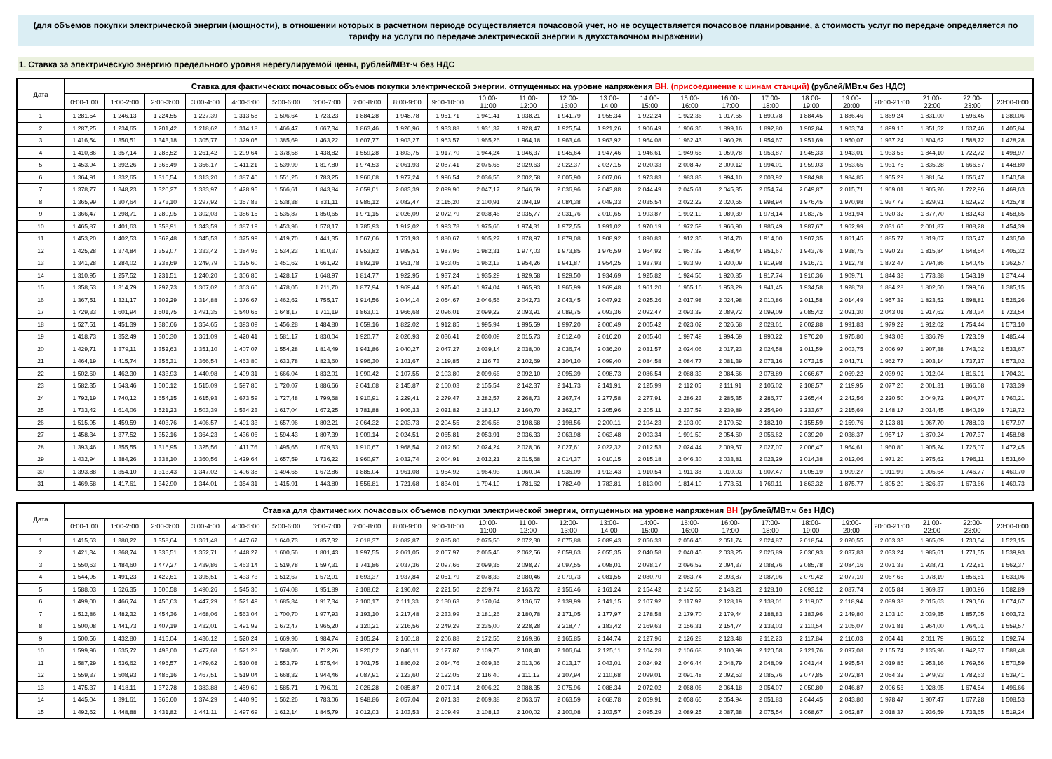(для объемов покупки электрической энергии (мощности), в отношении которых в расчетном периоде осуществляется почасовой учет, но не осуществляется почасовое планирование, а стоимость услуг по передаче определяется по тарифу на услуги по передаче электрической энергии в двухставочном выражении)
1. Ставка за электрическую энергию предельного уровня нерегулируемой цены, рублей/МВт·ч без НДС
| Дата | Ставка для фактических почасовых объемов покупки электрической энергии, отпущенных на уровне напряжения ВН. (присоединение к шинам станций) (рублей/МВт.ч без НДС) | | | | | | | | | | | | | | | | | | | | | | | |
| --- | --- | --- | --- | --- | --- | --- | --- | --- | --- | --- | --- | --- | --- | --- | --- | --- | --- | --- | --- | --- | --- | --- | --- | --- |
| | 0:00-1:00 | 1:00-2:00 | 2:00-3:00 | 3:00-4:00 | 4:00-5:00 | 5:00-6:00 | 6:00-7:00 | 7:00-8:00 | 8:00-9:00 | 9:00-10:00 | 10:00- 11:00 | 11:00- 12:00 | 12:00- 13:00 | 13:00- 14:00 | 14:00- 15:00 | 15:00- 16:00 | 16:00- 17:00 | 17:00- 18:00 | 18:00- 19:00 | 19:00- 20:00 | 20:00-21:00 | 21:00- 22:00 | 22:00- 23:00 | 23:00-0:00 |
| 1 | 1 281,54 | 1 246,13 | 1 224,55 | 1 227,39 | 1 313,58 | 1 506,64 | 1 723,23 | 1 884,28 | 1 948,78 | 1 951,71 | 1 941,41 | 1 938,21 | 1 941,79 | 1 955,34 | 1 922,24 | 1 922,36 | 1 917,65 | 1 890,78 | 1 884,45 | 1 886,46 | 1 869,24 | 1 831,00 | 1 596,45 | 1 389,06 |
| 2 | 1 287,25 | 1 234,65 | 1 201,42 | 1 218,62 | 1 314,18 | 1 466,47 | 1 667,34 | 1 863,46 | 1 926,96 | 1 933,88 | 1 931,37 | 1 928,47 | 1 925,54 | 1 921,26 | 1 906,49 | 1 906,36 | 1 899,16 | 1 892,80 | 1 902,84 | 1 903,74 | 1 899,15 | 1 851,52 | 1 637,46 | 1 405,84 |
| 3 | 1 416,54 | 1 350,51 | 1 343,18 | 1 305,77 | 1 329,05 | 1 385,69 | 1 463,22 | 1 607,77 | 1 903,27 | 1 963,57 | 1 965,26 | 1 964,18 | 1 963,46 | 1 963,92 | 1 964,08 | 1 962,43 | 1 960,28 | 1 954,67 | 1 951,69 | 1 950,07 | 1 937,24 | 1 804,62 | 1 588,72 | 1 428,28 |
| 4 | 1 410,86 | 1 357,14 | 1 288,52 | 1 261,42 | 1 299,64 | 1 378,58 | 1 438,82 | 1 559,28 | 1 803,75 | 1 917,70 | 1 944,24 | 1 946,37 | 1 945,64 | 1 947,46 | 1 946,61 | 1 949,65 | 1 959,78 | 1 953,87 | 1 945,33 | 1 943,01 | 1 933,56 | 1 844,10 | 1 722,72 | 1 498,97 |
| 5 | 1 453,94 | 1 392,26 | 1 366,49 | 1 356,17 | 1 411,21 | 1 539,99 | 1 817,80 | 1 974,53 | 2 061,93 | 2 087,41 | 2 075,65 | 2 029,63 | 2 022,37 | 2 027,15 | 2 020,33 | 2 008,47 | 2 009,12 | 1 994,01 | 1 959,03 | 1 953,65 | 1 931,75 | 1 835,28 | 1 666,87 | 1 448,80 |
| 6 | 1 364,91 | 1 332,65 | 1 316,54 | 1 313,20 | 1 387,40 | 1 551,25 | 1 783,25 | 1 966,08 | 1 977,24 | 1 996,54 | 2 036,55 | 2 002,58 | 2 005,90 | 2 007,06 | 1 973,83 | 1 983,83 | 1 994,10 | 2 003,92 | 1 984,98 | 1 984,85 | 1 955,29 | 1 881,54 | 1 656,47 | 1 540,58 |
| 7 | 1 378,77 | 1 348,23 | 1 320,27 | 1 333,97 | 1 428,95 | 1 566,61 | 1 843,84 | 2 059,01 | 2 083,39 | 2 099,90 | 2 047,17 | 2 046,69 | 2 036,96 | 2 043,88 | 2 044,49 | 2 045,61 | 2 045,35 | 2 054,74 | 2 049,87 | 2 015,71 | 1 969,01 | 1 905,26 | 1 722,96 | 1 469,63 |
| 8 | 1 365,99 | 1 307,64 | 1 273,10 | 1 297,92 | 1 357,83 | 1 538,38 | 1 831,11 | 1 986,12 | 2 082,47 | 2 115,20 | 2 100,91 | 2 094,19 | 2 084,38 | 2 049,33 | 2 035,54 | 2 022,22 | 2 020,65 | 1 998,94 | 1 976,45 | 1 970,98 | 1 937,72 | 1 829,91 | 1 629,92 | 1 425,48 |
| 9 | 1 366,47 | 1 298,71 | 1 280,95 | 1 302,03 | 1 386,15 | 1 535,87 | 1 850,65 | 1 971,15 | 2 026,09 | 2 072,79 | 2 038,46 | 2 035,77 | 2 031,76 | 2 010,65 | 1 993,87 | 1 992,19 | 1 989,39 | 1 978,14 | 1 983,75 | 1 981,94 | 1 920,32 | 1 877,70 | 1 832,43 | 1 458,65 |
| 10 | 1 465,87 | 1 401,63 | 1 358,91 | 1 343,59 | 1 387,19 | 1 453,96 | 1 578,17 | 1 785,93 | 1 912,02 | 1 993,78 | 1 975,66 | 1 974,31 | 1 972,55 | 1 991,02 | 1 970,19 | 1 972,59 | 1 966,90 | 1 986,49 | 1 987,67 | 1 962,99 | 2 031,65 | 2 001,87 | 1 808,28 | 1 454,39 |
| 11 | 1 453,20 | 1 402,53 | 1 362,48 | 1 345,53 | 1 375,99 | 1 419,70 | 1 441,35 | 1 567,66 | 1 751,93 | 1 880,67 | 1 905,27 | 1 878,97 | 1 879,08 | 1 908,92 | 1 890,83 | 1 912,35 | 1 914,70 | 1 914,00 | 1 907,35 | 1 861,45 | 1 885,77 | 1 819,07 | 1 635,47 | 1 436,50 |
| 12 | 1 425,28 | 1 374,84 | 1 352,07 | 1 333,42 | 1 384,95 | 1 534,23 | 1 810,37 | 1 953,82 | 1 989,51 | 1 987,96 | 1 982,31 | 1 977,03 | 1 973,85 | 1 976,59 | 1 964,92 | 1 957,39 | 1 958,44 | 1 951,67 | 1 943,76 | 1 938,75 | 1 920,23 | 1 815,84 | 1 648,54 | 1 405,32 |
| 13 | 1 341,28 | 1 284,02 | 1 238,69 | 1 249,79 | 1 325,60 | 1 451,62 | 1 661,92 | 1 892,19 | 1 951,78 | 1 963,05 | 1 962,13 | 1 954,26 | 1 941,87 | 1 954,25 | 1 937,93 | 1 933,97 | 1 930,09 | 1 919,98 | 1 916,71 | 1 912,78 | 1 872,47 | 1 794,86 | 1 540,45 | 1 362,57 |
| 14 | 1 310,95 | 1 257,52 | 1 231,51 | 1 240,20 | 1 306,86 | 1 428,17 | 1 648,97 | 1 814,77 | 1 922,95 | 1 937,24 | 1 935,29 | 1 929,58 | 1 929,50 | 1 934,69 | 1 925,82 | 1 924,56 | 1 920,85 | 1 917,74 | 1 910,36 | 1 909,71 | 1 844,38 | 1 773,38 | 1 543,19 | 1 374,44 |
| 15 | 1 358,53 | 1 314,79 | 1 297,73 | 1 307,02 | 1 363,60 | 1 478,05 | 1 711,70 | 1 877,94 | 1 969,44 | 1 975,40 | 1 974,04 | 1 965,93 | 1 965,99 | 1 969,48 | 1 961,20 | 1 955,16 | 1 953,29 | 1 941,45 | 1 934,58 | 1 928,78 | 1 884,28 | 1 802,50 | 1 599,56 | 1 385,15 |
| 16 | 1 367,51 | 1 321,17 | 1 302,29 | 1 314,88 | 1 376,67 | 1 462,62 | 1 755,17 | 1 914,56 | 2 044,14 | 2 054,67 | 2 046,56 | 2 042,73 | 2 043,45 | 2 047,92 | 2 025,26 | 2 017,98 | 2 024,98 | 2 010,86 | 2 011,58 | 2 014,49 | 1 957,39 | 1 823,52 | 1 698,81 | 1 526,26 |
| 17 | 1 729,33 | 1 601,94 | 1 501,75 | 1 491,35 | 1 540,65 | 1 648,17 | 1 711,19 | 1 863,01 | 1 966,68 | 2 096,01 | 2 099,22 | 2 093,91 | 2 089,75 | 2 093,36 | 2 092,47 | 2 093,39 | 2 089,72 | 2 099,09 | 2 085,42 | 2 091,30 | 2 043,01 | 1 917,62 | 1 780,34 | 1 723,54 |
| 18 | 1 527,51 | 1 451,39 | 1 380,66 | 1 354,65 | 1 393,09 | 1 456,28 | 1 484,80 | 1 659,16 | 1 822,02 | 1 912,85 | 1 995,94 | 1 995,59 | 1 997,20 | 2 000,49 | 2 005,42 | 2 023,02 | 2 026,68 | 2 028,61 | 2 002,88 | 1 991,83 | 1 979,22 | 1 912,02 | 1 754,44 | 1 573,10 |
| 19 | 1 418,73 | 1 352,49 | 1 306,30 | 1 361,09 | 1 420,41 | 1 581,17 | 1 830,04 | 1 920,77 | 2 026,93 | 2 036,41 | 2 030,09 | 2 015,73 | 2 012,40 | 2 016,20 | 2 005,40 | 1 997,49 | 1 994,69 | 1 990,22 | 1 976,20 | 1 975,80 | 1 943,03 | 1 836,79 | 1 723,59 | 1 485,44 |
| 20 | 1 429,71 | 1 379,11 | 1 352,63 | 1 351,10 | 1 407,07 | 1 554,28 | 1 814,49 | 1 941,86 | 2 040,27 | 2 047,27 | 2 039,14 | 2 038,00 | 2 036,74 | 2 036,20 | 2 031,57 | 2 024,06 | 2 017,23 | 2 024,58 | 2 011,59 | 2 003,75 | 2 006,97 | 1 907,38 | 1 743,02 | 1 533,67 |
| 21 | 1 464,19 | 1 415,74 | 1 355,31 | 1 366,54 | 1 463,80 | 1 633,78 | 1 823,60 | 1 996,30 | 2 101,67 | 2 119,85 | 2 116,73 | 2 102,69 | 2 104,10 | 2 099,40 | 2 084,58 | 2 084,77 | 2 081,39 | 2 073,16 | 2 073,15 | 2 041,71 | 1 962,77 | 1 903,14 | 1 737,17 | 1 573,02 |
| 22 | 1 502,60 | 1 462,30 | 1 433,93 | 1 440,98 | 1 499,31 | 1 666,04 | 1 832,01 | 1 990,42 | 2 107,55 | 2 103,80 | 2 099,66 | 2 092,10 | 2 095,39 | 2 098,73 | 2 086,54 | 2 088,33 | 2 084,66 | 2 078,89 | 2 066,67 | 2 069,22 | 2 039,92 | 1 912,04 | 1 816,91 | 1 704,31 |
| 23 | 1 582,35 | 1 543,46 | 1 506,12 | 1 515,09 | 1 597,86 | 1 720,07 | 1 886,66 | 2 041,08 | 2 145,87 | 2 160,03 | 2 155,54 | 2 142,37 | 2 141,73 | 2 141,91 | 2 125,99 | 2 112,05 | 2 111,91 | 2 106,02 | 2 108,57 | 2 119,95 | 2 077,20 | 2 001,31 | 1 866,08 | 1 733,39 |
| 24 | 1 792,19 | 1 740,12 | 1 654,15 | 1 615,93 | 1 673,59 | 1 727,48 | 1 799,68 | 1 910,91 | 2 229,41 | 2 279,47 | 2 282,57 | 2 268,73 | 2 267,74 | 2 277,58 | 2 277,91 | 2 286,23 | 2 285,35 | 2 286,77 | 2 265,44 | 2 242,56 | 2 220,50 | 2 049,72 | 1 904,77 | 1 760,21 |
| 25 | 1 733,42 | 1 614,06 | 1 521,23 | 1 503,39 | 1 534,23 | 1 617,04 | 1 672,25 | 1 781,88 | 1 906,33 | 2 021,82 | 2 183,17 | 2 160,70 | 2 162,17 | 2 205,96 | 2 205,11 | 2 237,59 | 2 239,89 | 2 254,90 | 2 233,67 | 2 215,69 | 2 148,17 | 2 014,45 | 1 840,39 | 1 719,72 |
| 26 | 1 515,95 | 1 459,59 | 1 403,76 | 1 406,57 | 1 491,33 | 1 657,96 | 1 802,21 | 2 064,32 | 2 203,73 | 2 204,55 | 2 206,58 | 2 198,68 | 2 198,56 | 2 200,11 | 2 194,23 | 2 193,09 | 2 179,52 | 2 182,10 | 2 155,59 | 2 159,76 | 2 123,81 | 1 967,70 | 1 788,03 | 1 677,97 |
| 27 | 1 458,34 | 1 377,52 | 1 352,16 | 1 364,23 | 1 436,06 | 1 594,43 | 1 807,39 | 1 909,14 | 2 024,51 | 2 065,81 | 2 053,91 | 2 036,33 | 2 063,98 | 2 063,48 | 2 003,34 | 1 991,59 | 2 054,60 | 2 056,62 | 2 039,20 | 2 038,37 | 1 957,17 | 1 870,24 | 1 707,37 | 1 458,98 |
| 28 | 1 393,46 | 1 355,55 | 1 316,95 | 1 325,56 | 1 411,76 | 1 495,65 | 1 679,33 | 1 910,67 | 1 968,54 | 2 012,50 | 2 024,24 | 2 028,06 | 2 027,61 | 2 022,32 | 2 012,53 | 2 024,44 | 2 009,57 | 2 027,07 | 2 006,47 | 1 964,61 | 1 960,80 | 1 905,24 | 1 726,07 | 1 472,45 |
| 29 | 1 432,94 | 1 384,26 | 1 338,10 | 1 360,56 | 1 429,64 | 1 657,59 | 1 736,22 | 1 960,97 | 2 032,74 | 2 004,91 | 2 012,21 | 2 015,68 | 2 014,37 | 2 010,15 | 2 015,18 | 2 046,30 | 2 033,81 | 2 023,29 | 2 014,38 | 2 012,06 | 1 971,20 | 1 975,62 | 1 796,11 | 1 531,60 |
| 30 | 1 393,88 | 1 354,10 | 1 313,43 | 1 347,02 | 1 406,38 | 1 494,65 | 1 672,86 | 1 885,04 | 1 961,08 | 1 964,92 | 1 964,93 | 1 960,04 | 1 936,09 | 1 913,43 | 1 910,54 | 1 911,38 | 1 910,03 | 1 907,47 | 1 905,19 | 1 909,27 | 1 911,99 | 1 905,64 | 1 746,77 | 1 460,70 |
| 31 | 1 469,58 | 1 417,61 | 1 342,90 | 1 344,01 | 1 354,31 | 1 415,91 | 1 443,80 | 1 556,81 | 1 721,68 | 1 834,01 | 1 794,19 | 1 781,62 | 1 782,40 | 1 783,81 | 1 813,00 | 1 814,10 | 1 773,51 | 1 769,11 | 1 863,32 | 1 875,77 | 1 805,20 | 1 826,37 | 1 673,66 | 1 469,73 |
| Дата | Ставка для фактических почасовых объемов покупки электрической энергии, отпущенных на уровне напряжения ВН (рублей/МВт.ч без НДС) | | | | | | | | | | | | | | | | | | | | | | | |
| --- | --- | --- | --- | --- | --- | --- | --- | --- | --- | --- | --- | --- | --- | --- | --- | --- | --- | --- | --- | --- | --- | --- | --- | --- |
| | 0:00-1:00 | 1:00-2:00 | 2:00-3:00 | 3:00-4:00 | 4:00-5:00 | 5:00-6:00 | 6:00-7:00 | 7:00-8:00 | 8:00-9:00 | 9:00-10:00 | 10:00- 11:00 | 11:00- 12:00 | 12:00- 13:00 | 13:00- 14:00 | 14:00- 15:00 | 15:00- 16:00 | 16:00- 17:00 | 17:00- 18:00 | 18:00- 19:00 | 19:00- 20:00 | 20:00-21:00 | 21:00- 22:00 | 22:00- 23:00 | 23:00-0:00 |
| 1 | 1 415,63 | 1 380,22 | 1 358,64 | 1 361,48 | 1 447,67 | 1 640,73 | 1 857,32 | 2 018,37 | 2 082,87 | 2 085,80 | 2 075,50 | 2 072,30 | 2 075,88 | 2 089,43 | 2 056,33 | 2 056,45 | 2 051,74 | 2 024,87 | 2 018,54 | 2 020,55 | 2 003,33 | 1 965,09 | 1 730,54 | 1 523,15 |
| 2 | 1 421,34 | 1 368,74 | 1 335,51 | 1 352,71 | 1 448,27 | 1 600,56 | 1 801,43 | 1 997,55 | 2 061,05 | 2 067,97 | 2 065,46 | 2 062,56 | 2 059,63 | 2 055,35 | 2 040,58 | 2 040,45 | 2 033,25 | 2 026,89 | 2 036,93 | 2 037,83 | 2 033,24 | 1 985,61 | 1 771,55 | 1 539,93 |
| 3 | 1 550,63 | 1 484,60 | 1 477,27 | 1 439,86 | 1 463,14 | 1 519,78 | 1 597,31 | 1 741,86 | 2 037,36 | 2 097,66 | 2 099,35 | 2 098,27 | 2 097,55 | 2 098,01 | 2 098,17 | 2 096,52 | 2 094,37 | 2 088,76 | 2 085,78 | 2 084,16 | 2 071,33 | 1 938,71 | 1 722,81 | 1 562,37 |
| 4 | 1 544,95 | 1 491,23 | 1 422,61 | 1 395,51 | 1 433,73 | 1 512,67 | 1 572,91 | 1 693,37 | 1 937,84 | 2 051,79 | 2 078,33 | 2 080,46 | 2 079,73 | 2 081,55 | 2 080,70 | 2 083,74 | 2 093,87 | 2 087,96 | 2 079,42 | 2 077,10 | 2 067,65 | 1 978,19 | 1 856,81 | 1 633,06 |
| 5 | 1 588,03 | 1 526,35 | 1 500,58 | 1 490,26 | 1 545,30 | 1 674,08 | 1 951,89 | 2 108,62 | 2 196,02 | 2 221,50 | 2 209,74 | 2 163,72 | 2 156,46 | 2 161,24 | 2 154,42 | 2 142,56 | 2 143,21 | 2 128,10 | 2 093,12 | 2 087,74 | 2 065,84 | 1 969,37 | 1 800,96 | 1 582,89 |
| 6 | 1 499,00 | 1 466,74 | 1 450,63 | 1 447,29 | 1 521,49 | 1 685,34 | 1 917,34 | 2 100,17 | 2 111,33 | 2 130,63 | 2 170,64 | 2 136,67 | 2 139,99 | 2 141,15 | 2 107,92 | 2 117,92 | 2 128,19 | 2 138,01 | 2 119,07 | 2 118,94 | 2 089,38 | 2 015,63 | 1 790,56 | 1 674,67 |
| 7 | 1 512,86 | 1 482,32 | 1 454,36 | 1 468,06 | 1 563,04 | 1 700,70 | 1 977,93 | 2 193,10 | 2 217,48 | 2 233,99 | 2 181,26 | 2 180,78 | 2 171,05 | 2 177,97 | 2 178,58 | 2 179,70 | 2 179,44 | 2 188,83 | 2 183,96 | 2 149,80 | 2 103,10 | 2 039,35 | 1 857,05 | 1 603,72 |
| 8 | 1 500,08 | 1 441,73 | 1 407,19 | 1 432,01 | 1 491,92 | 1 672,47 | 1 965,20 | 2 120,21 | 2 216,56 | 2 249,29 | 2 235,00 | 2 228,28 | 2 218,47 | 2 183,42 | 2 169,63 | 2 156,31 | 2 154,74 | 2 133,03 | 2 110,54 | 2 105,07 | 2 071,81 | 1 964,00 | 1 764,01 | 1 559,57 |
| 9 | 1 500,56 | 1 432,80 | 1 415,04 | 1 436,12 | 1 520,24 | 1 669,96 | 1 984,74 | 2 105,24 | 2 160,18 | 2 206,88 | 2 172,55 | 2 169,86 | 2 165,85 | 2 144,74 | 2 127,96 | 2 126,28 | 2 123,48 | 2 112,23 | 2 117,84 | 2 116,03 | 2 054,41 | 2 011,79 | 1 966,52 | 1 592,74 |
| 10 | 1 599,96 | 1 535,72 | 1 493,00 | 1 477,68 | 1 521,28 | 1 588,05 | 1 712,26 | 1 920,02 | 2 046,11 | 2 127,87 | 2 109,75 | 2 108,40 | 2 106,64 | 2 125,11 | 2 104,28 | 2 106,68 | 2 100,99 | 2 120,58 | 2 121,76 | 2 097,08 | 2 165,74 | 2 135,96 | 1 942,37 | 1 588,48 |
| 11 | 1 587,29 | 1 536,62 | 1 496,57 | 1 479,62 | 1 510,08 | 1 553,79 | 1 575,44 | 1 701,75 | 1 886,02 | 2 014,76 | 2 039,36 | 2 013,06 | 2 013,17 | 2 043,01 | 2 024,92 | 2 046,44 | 2 048,79 | 2 048,09 | 2 041,44 | 1 995,54 | 2 019,86 | 1 953,16 | 1 769,56 | 1 570,59 |
| 12 | 1 559,37 | 1 508,93 | 1 486,16 | 1 467,51 | 1 519,04 | 1 668,32 | 1 944,46 | 2 087,91 | 2 123,60 | 2 122,05 | 2 116,40 | 2 111,12 | 2 107,94 | 2 110,68 | 2 099,01 | 2 091,48 | 2 092,53 | 2 085,76 | 2 077,85 | 2 072,84 | 2 054,32 | 1 949,93 | 1 782,63 | 1 539,41 |
| 13 | 1 475,37 | 1 418,11 | 1 372,78 | 1 383,88 | 1 459,69 | 1 585,71 | 1 796,01 | 2 026,28 | 2 085,87 | 2 097,14 | 2 096,22 | 2 088,35 | 2 075,96 | 2 088,34 | 2 072,02 | 2 068,06 | 2 064,18 | 2 054,07 | 2 050,80 | 2 046,87 | 2 006,56 | 1 928,95 | 1 674,54 | 1 496,66 |
| 14 | 1 445,04 | 1 391,61 | 1 365,60 | 1 374,29 | 1 440,95 | 1 562,26 | 1 783,06 | 1 948,86 | 2 057,04 | 2 071,33 | 2 069,38 | 2 063,67 | 2 063,59 | 2 068,78 | 2 059,91 | 2 058,65 | 2 054,94 | 2 051,83 | 2 044,45 | 2 043,80 | 1 978,47 | 1 907,47 | 1 677,28 | 1 508,53 |
| 15 | 1 492,62 | 1 448,88 | 1 431,82 | 1 441,11 | 1 497,69 | 1 612,14 | 1 845,79 | 2 012,03 | 2 103,53 | 2 109,49 | 2 108,13 | 2 100,02 | 2 100,08 | 2 103,57 | 2 095,29 | 2 089,25 | 2 087,38 | 2 075,54 | 2 068,67 | 2 062,87 | 2 018,37 | 1 936,59 | 1 733,65 | 1 519,24 |